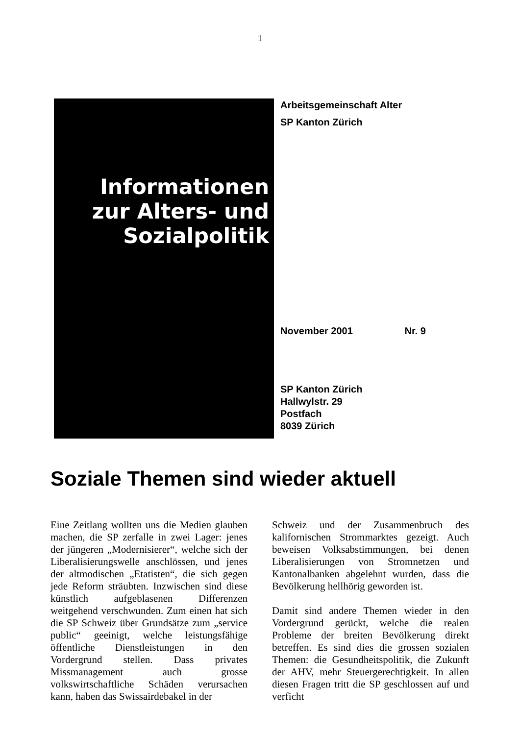1
Informationen
zur Alters- und
Sozialpolitik
Arbeitsgemeinschaft Alter
SP Kanton Zürich
November 2001 Nr. 9
SP Kanton Zürich
Hallwylstr. 29
Postfach
8039 Zürich
Soziale Themen sind wieder aktuell
Eine Zeitlang wollten uns die Medien glauben machen, die SP zerfalle in zwei Lager: jenes der jüngeren „Modernisierer“, welche sich der Liberalisierungswelle anschlössen, und jenes der altmodischen „Etatisten“, die sich gegen jede Reform sträubten. Inzwischen sind diese künstlich aufgeblasenen Differenzen weitgehend verschwunden. Zum einen hat sich die SP Schweiz über Grundsätze zum „service public“ geeinigt, welche leistungsfähige öffentliche Dienstleistungen in den Vordergrund stellen. Dass privates Missmanagement auch grosse volkswirtschaftliche Schäden verursachen kann, haben das Swissairdebakel in der
Schweiz und der Zusammenbruch des kalifornischen Strommarktes gezeigt. Auch beweisen Volksabstimmungen, bei denen Liberalisierungen von Stromnetzen und Kantonalbanken abgelehnt wurden, dass die Bevölkerung hellhörig geworden ist.
Damit sind andere Themen wieder in den Vordergrund gerückt, welche die realen Probleme der breiten Bevölkerung direkt betreffen. Es sind dies die grossen sozialen Themen: die Gesundheitspolitik, die Zukunft der AHV, mehr Steuergerechtigkeit. In allen diesen Fragen tritt die SP geschlossen auf und verficht